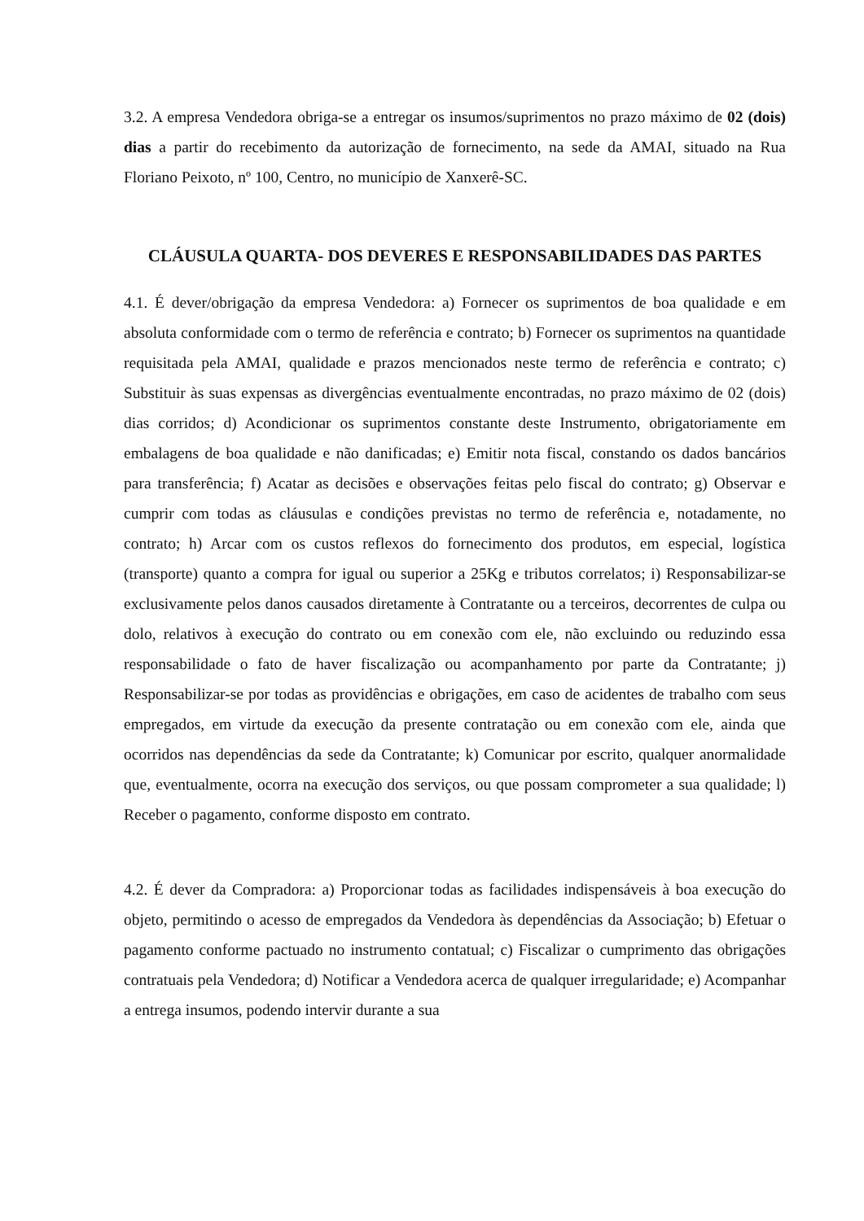3.2. A empresa Vendedora obriga-se a entregar os insumos/suprimentos no prazo máximo de 02 (dois) dias a partir do recebimento da autorização de fornecimento, na sede da AMAI, situado na Rua Floriano Peixoto, nº 100, Centro, no município de Xanxerê-SC.
CLÁUSULA QUARTA- DOS DEVERES E RESPONSABILIDADES DAS PARTES
4.1. É dever/obrigação da empresa Vendedora: a) Fornecer os suprimentos de boa qualidade e em absoluta conformidade com o termo de referência e contrato; b) Fornecer os suprimentos na quantidade requisitada pela AMAI, qualidade e prazos mencionados neste termo de referência e contrato; c) Substituir às suas expensas as divergências eventualmente encontradas, no prazo máximo de 02 (dois) dias corridos; d) Acondicionar os suprimentos constante deste Instrumento, obrigatoriamente em embalagens de boa qualidade e não danificadas; e) Emitir nota fiscal, constando os dados bancários para transferência; f) Acatar as decisões e observações feitas pelo fiscal do contrato; g) Observar e cumprir com todas as cláusulas e condições previstas no termo de referência e, notadamente, no contrato; h) Arcar com os custos reflexos do fornecimento dos produtos, em especial, logística (transporte) quanto a compra for igual ou superior a 25Kg e tributos correlatos; i) Responsabilizar-se exclusivamente pelos danos causados diretamente à Contratante ou a terceiros, decorrentes de culpa ou dolo, relativos à execução do contrato ou em conexão com ele, não excluindo ou reduzindo essa responsabilidade o fato de haver fiscalização ou acompanhamento por parte da Contratante; j) Responsabilizar-se por todas as providências e obrigações, em caso de acidentes de trabalho com seus empregados, em virtude da execução da presente contratação ou em conexão com ele, ainda que ocorridos nas dependências da sede da Contratante; k) Comunicar por escrito, qualquer anormalidade que, eventualmente, ocorra na execução dos serviços, ou que possam comprometer a sua qualidade; l) Receber o pagamento, conforme disposto em contrato.
4.2. É dever da Compradora: a) Proporcionar todas as facilidades indispensáveis à boa execução do objeto, permitindo o acesso de empregados da Vendedora às dependências da Associação; b) Efetuar o pagamento conforme pactuado no instrumento contatual; c) Fiscalizar o cumprimento das obrigações contratuais pela Vendedora; d) Notificar a Vendedora acerca de qualquer irregularidade; e) Acompanhar a entrega insumos, podendo intervir durante a sua